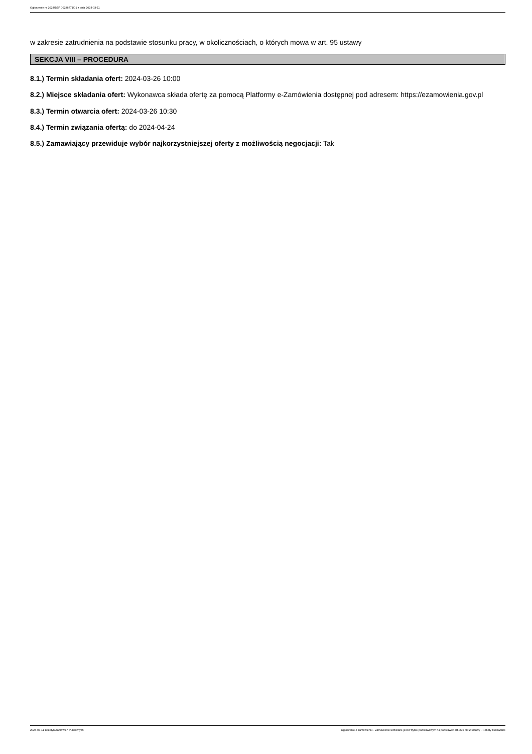Ogłoszenie nr 2024/BZP 00238771/01 z dnia 2024-03-11
w zakresie zatrudnienia na podstawie stosunku pracy, w okolicznościach, o których mowa w art. 95 ustawy
SEKCJA VIII – PROCEDURA
8.1.) Termin składania ofert: 2024-03-26 10:00
8.2.) Miejsce składania ofert: Wykonawca składa ofertę za pomocą Platformy e-Zamówienia dostępnej pod adresem: https://ezamowienia.gov.pl
8.3.) Termin otwarcia ofert: 2024-03-26 10:30
8.4.) Termin związania ofertą: do 2024-04-24
8.5.) Zamawiający przewiduje wybór najkorzystniejszej oferty z możliwością negocjacji: Tak
2024-03-11 Biuletyn Zamówień Publicznych Ogłoszenie o zamówieniu - Zamówienie udzielane jest w trybie podstawowym na podstawie: art. 275 pkt 2 ustawy - Roboty budowlane